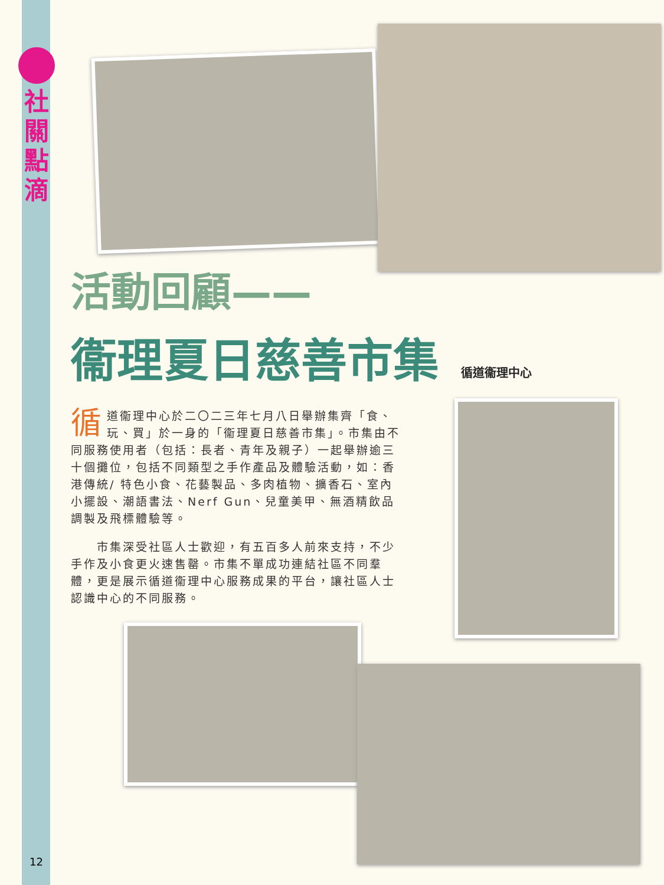社
關
點
滴
活動回顧——
衞理夏日慈善市集 循道衞理中心
循道衞理中心於二〇二三年七月八日舉辦集齊「食、玩、買」於一身的「衞理夏日慈善市集」。市集由不同服務使用者（包括：長者、青年及親子）一起舉辦逾三十個攤位，包括不同類型之手作產品及體驗活動，如：香港傳統/ 特色小食、花藝製品、多肉植物、擴香石、室內小擺設、潮語書法、Nerf Gun、兒童美甲、無酒精飲品調製及飛標體驗等。
　　市集深受社區人士歡迎，有五百多人前來支持，不少手作及小食更火速售罄。市集不單成功連結社區不同羣體，更是展示循道衞理中心服務成果的平台，讓社區人士認識中心的不同服務。
12